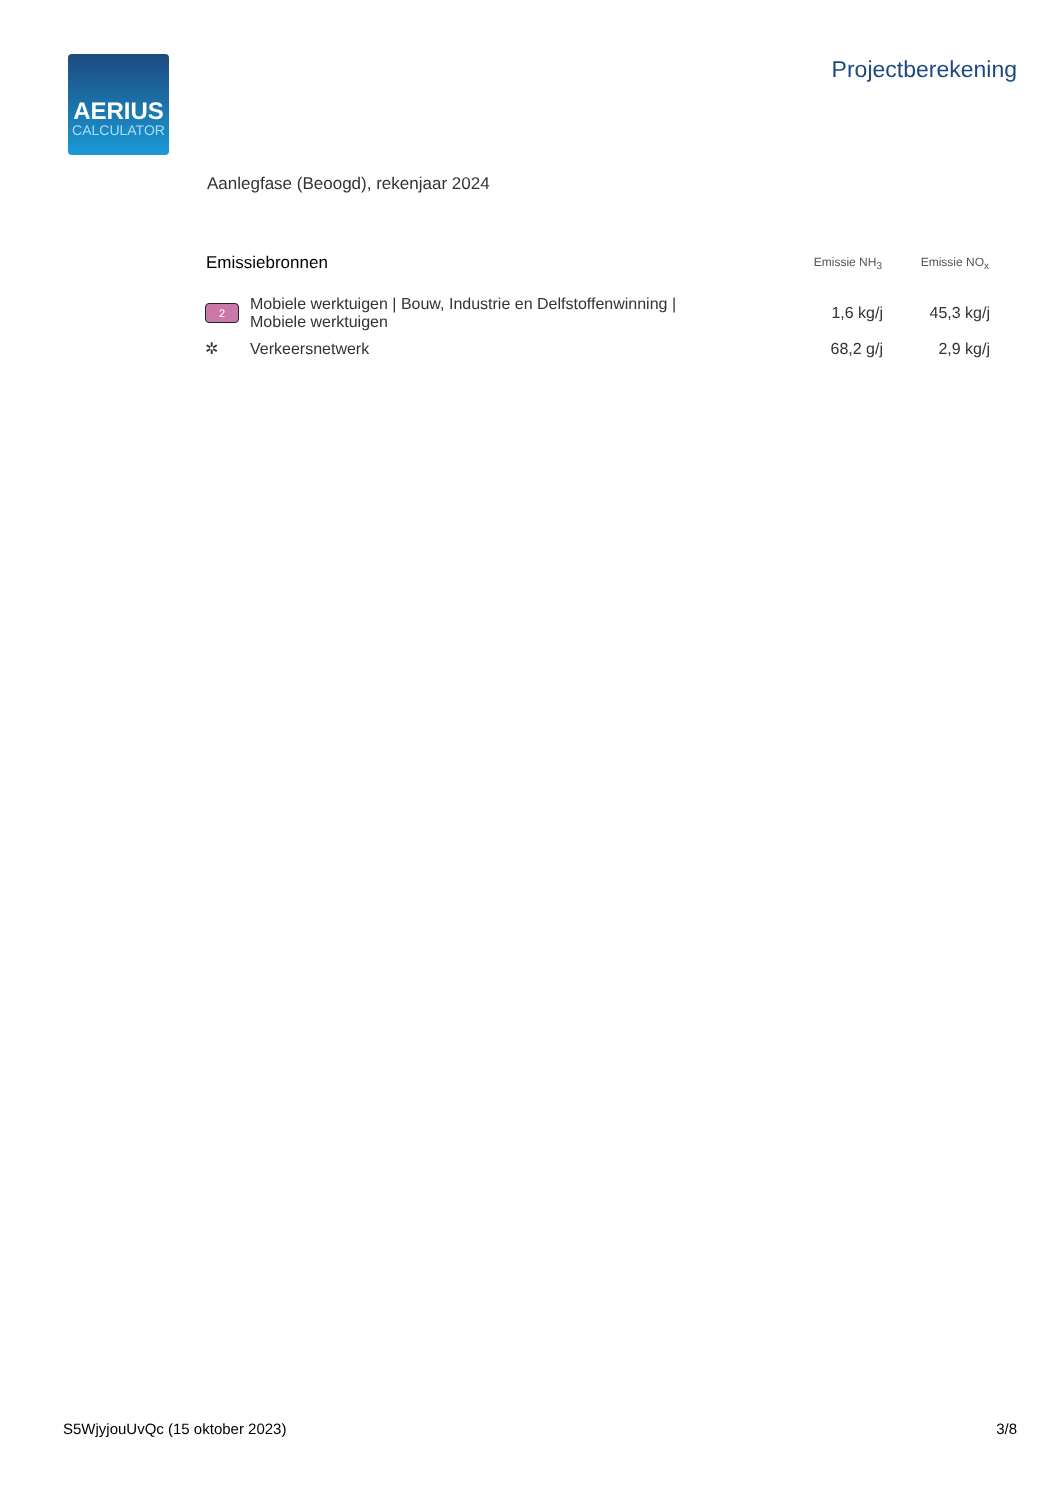AERIUS
CALCULATOR
Projectberekening
Aanlegfase (Beoogd), rekenjaar 2024
| Emissiebronnen | | Emissie NH<sub>3</sub> | Emissie NO<sub>x</sub> |
| --- | --- | --- | --- |
| 2 | Mobiele werktuigen / Bouw, Industrie en Delfstoffenwinning / Mobiele werktuigen | 1,6 kg/j | 45,3 kg/j |
| ✲ | Verkeersnetwerk | 68,2 g/j | 2,9 kg/j |
S5WjyjouUvQc (15 oktober 2023) 3/8